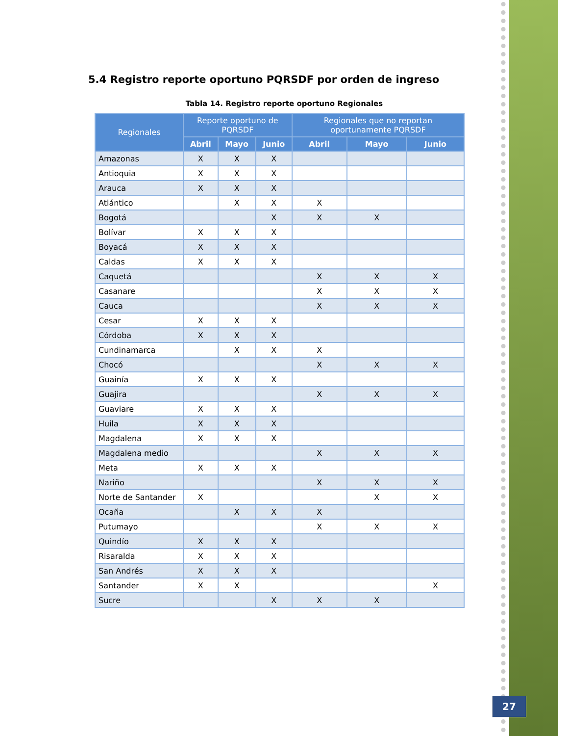5.4 Registro reporte oportuno PQRSDF por orden de ingreso
Tabla 14. Registro reporte oportuno Regionales
| Regionales | Reporte oportuno de PQRSDF | | | Regionales que no reportan oportunamente PQRSDF | | |
| --- | --- | --- | --- | --- | --- | --- |
| | Abril | Mayo | Junio | Abril | Mayo | Junio |
| Amazonas | X | X | X | | | |
| Antioquia | X | X | X | | | |
| Arauca | X | X | X | | | |
| Atlántico | | X | X | X | | |
| Bogotá | | | X | X | X | |
| Bolívar | X | X | X | | | |
| Boyacá | X | X | X | | | |
| Caldas | X | X | X | | | |
| Caquetá | | | | X | X | X |
| Casanare | | | | X | X | X |
| Cauca | | | | X | X | X |
| Cesar | X | X | X | | | |
| Córdoba | X | X | X | | | |
| Cundinamarca | | X | X | X | | |
| Chocó | | | | X | X | X |
| Guainía | X | X | X | | | |
| Guajira | | | | X | X | X |
| Guaviare | X | X | X | | | |
| Huila | X | X | X | | | |
| Magdalena | X | X | X | | | |
| Magdalena medio | | | | X | X | X |
| Meta | X | X | X | | | |
| Nariño | | | | X | X | X |
| Norte de Santander | X | | | | X | X |
| Ocaña | | X | X | X | | |
| Putumayo | | | | X | X | X |
| Quindío | X | X | X | | | |
| Risaralda | X | X | X | | | |
| San Andrés | X | X | X | | | |
| Santander | X | X | | | | X |
| Sucre | | | X | X | X | |
27